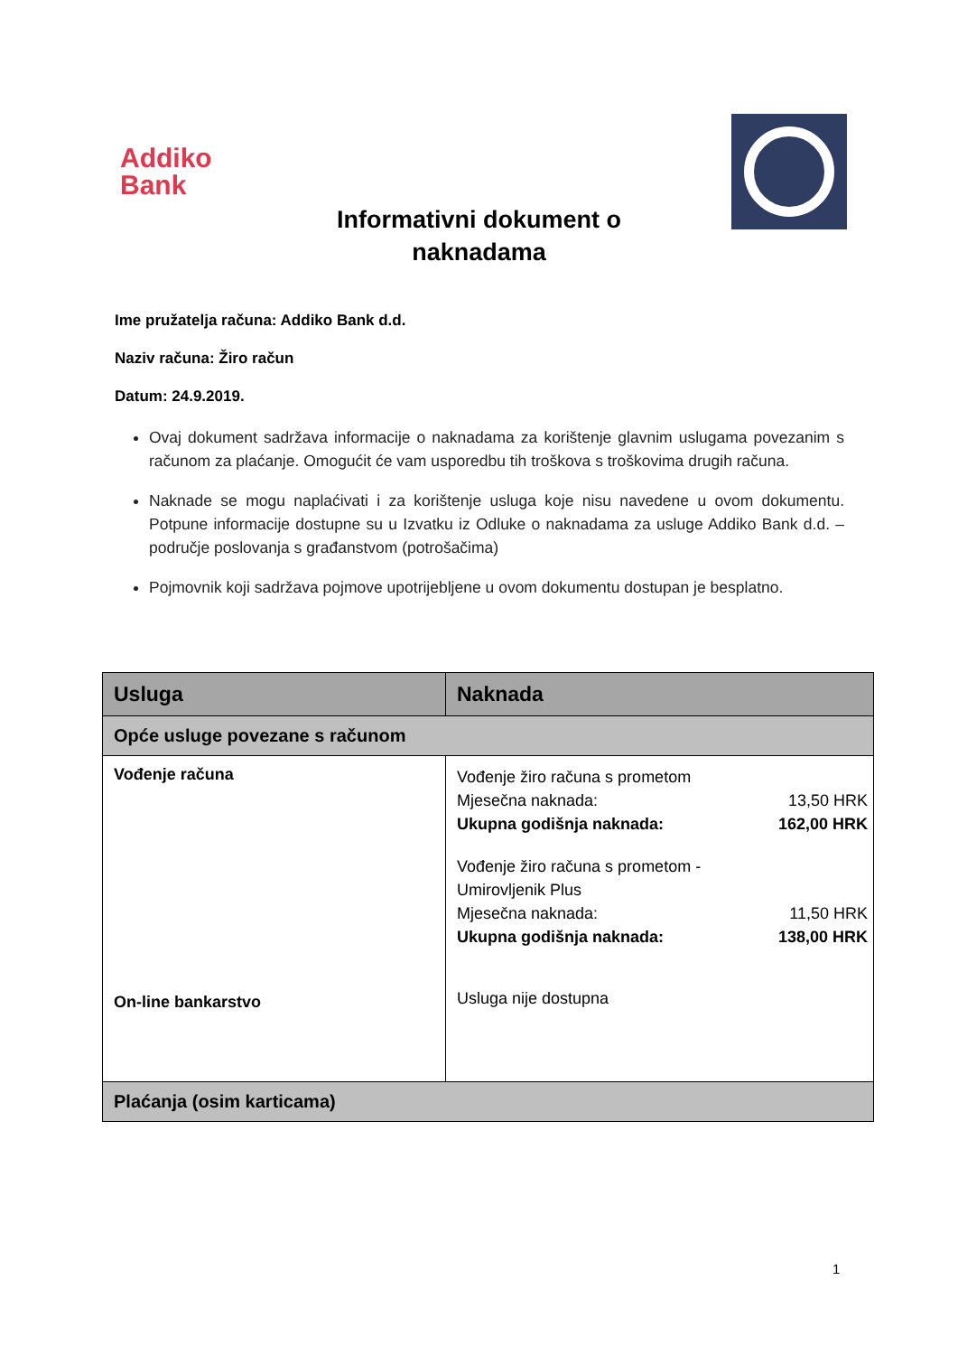Addiko
Bank
Informativni dokument o
naknadama
Ime pružatelja računa: Addiko Bank d.d.
Naziv računa: Žiro račun
Datum: 24.9.2019.
Ovaj dokument sadržava informacije o naknadama za korištenje glavnim uslugama povezanim s računom za plaćanje. Omogućit će vam usporedbu tih troškova s troškovima drugih računa.
Naknade se mogu naplaćivati i za korištenje usluga koje nisu navedene u ovom dokumentu. Potpune informacije dostupne su u Izvatku iz Odluke o naknadama za usluge Addiko Bank d.d. – područje poslovanja s građanstvom (potrošačima)
Pojmovnik koji sadržava pojmove upotrijebljene u ovom dokumentu dostupan je besplatno.
| Usluga | Naknada |
| --- | --- |
| Opće usluge povezane s računom | |
| Vođenje računa On-line bankarstvo | Vođenje žiro računa s prometom Mjesečna naknada: 13,50 HRK Ukupna godišnja naknada: 162,00 HRK Vođenje žiro računa s prometom - Umirovljenik Plus Mjesečna naknada: 11,50 HRK Ukupna godišnja naknada: 138,00 HRK Usluga nije dostupna |
| Plaćanja (osim karticama) | |
1